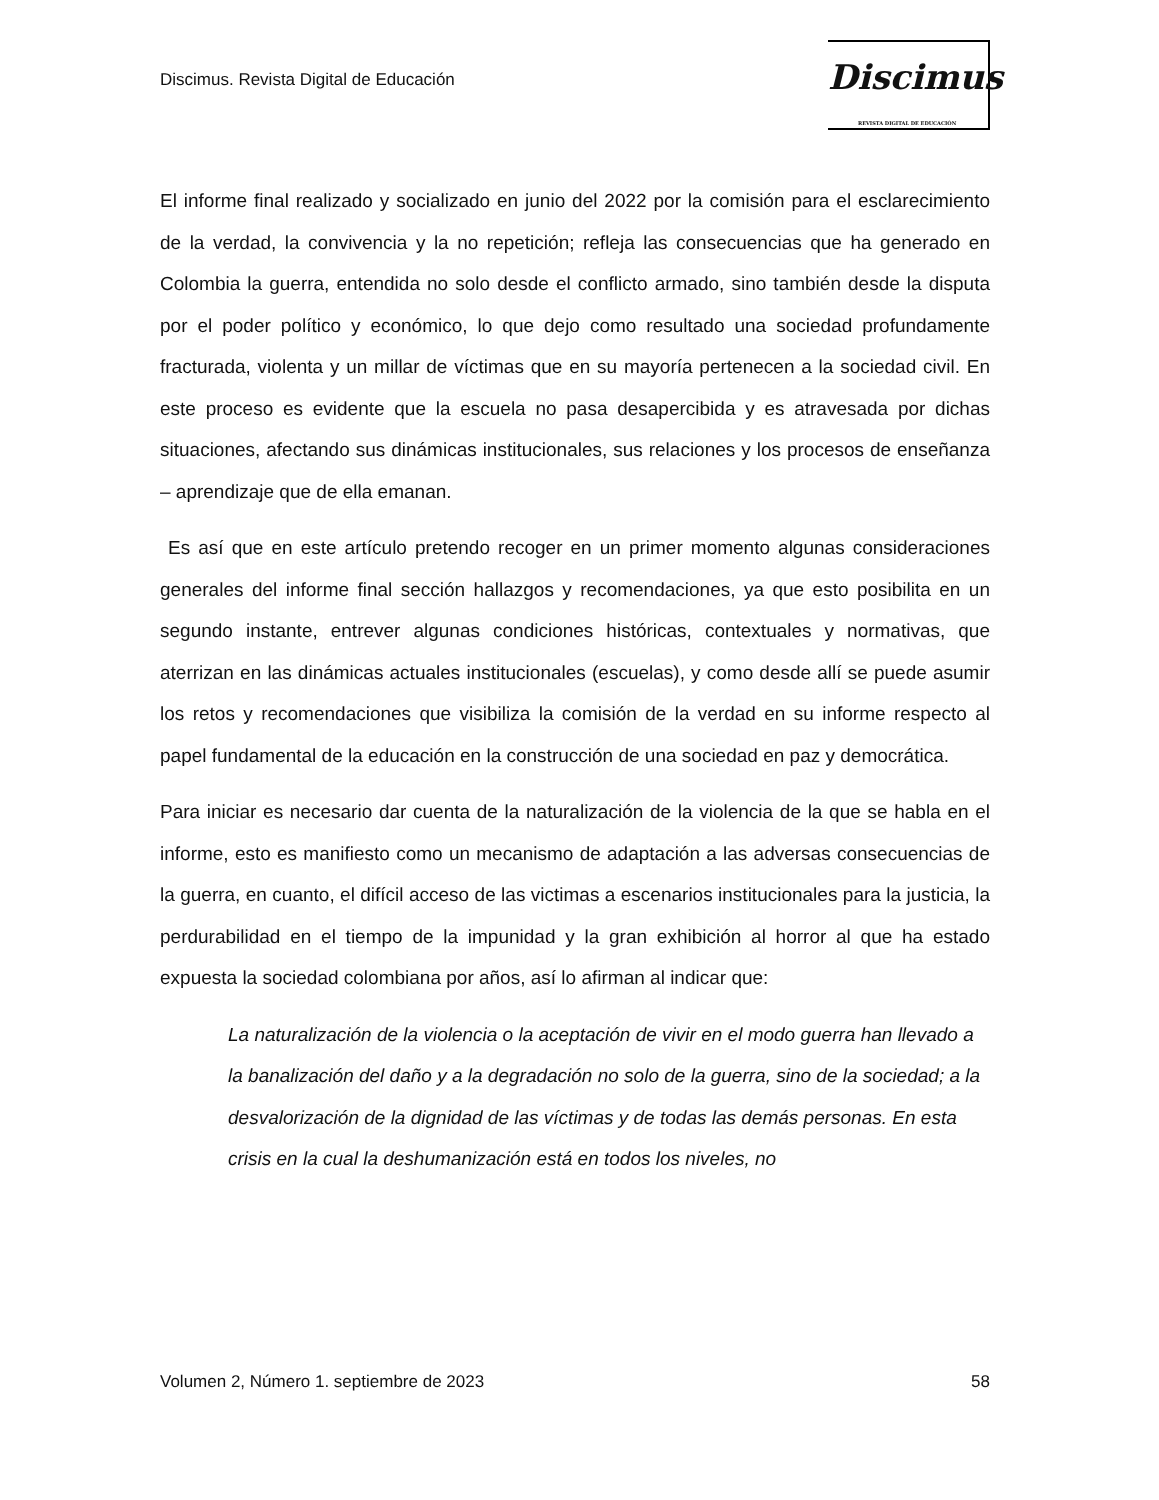Discimus. Revista Digital de Educación
Discimus
REVISTA DIGITAL DE EDUCACIÓN
El informe final realizado y socializado en junio del 2022 por la comisión para el esclarecimiento de la verdad, la convivencia y la no repetición; refleja las consecuencias que ha generado en Colombia la guerra, entendida no solo desde el conflicto armado, sino también desde la disputa por el poder político y económico, lo que dejo como resultado una sociedad profundamente fracturada, violenta y un millar de víctimas que en su mayoría pertenecen a la sociedad civil. En este proceso es evidente que la escuela no pasa desapercibida y es atravesada por dichas situaciones, afectando sus dinámicas institucionales, sus relaciones y los procesos de enseñanza – aprendizaje que de ella emanan.
Es así que en este artículo pretendo recoger en un primer momento algunas consideraciones generales del informe final sección hallazgos y recomendaciones, ya que esto posibilita en un segundo instante, entrever algunas condiciones históricas, contextuales y normativas, que aterrizan en las dinámicas actuales institucionales (escuelas), y como desde allí se puede asumir los retos y recomendaciones que visibiliza la comisión de la verdad en su informe respecto al papel fundamental de la educación en la construcción de una sociedad en paz y democrática.
Para iniciar es necesario dar cuenta de la naturalización de la violencia de la que se habla en el informe, esto es manifiesto como un mecanismo de adaptación a las adversas consecuencias de la guerra, en cuanto, el difícil acceso de las victimas a escenarios institucionales para la justicia, la perdurabilidad en el tiempo de la impunidad y la gran exhibición al horror al que ha estado expuesta la sociedad colombiana por años, así lo afirman al indicar que:
La naturalización de la violencia o la aceptación de vivir en el modo guerra han llevado a la banalización del daño y a la degradación no solo de la guerra, sino de la sociedad; a la desvalorización de la dignidad de las víctimas y de todas las demás personas. En esta crisis en la cual la deshumanización está en todos los niveles, no
Volumen 2, Número 1. septiembre de 2023 58